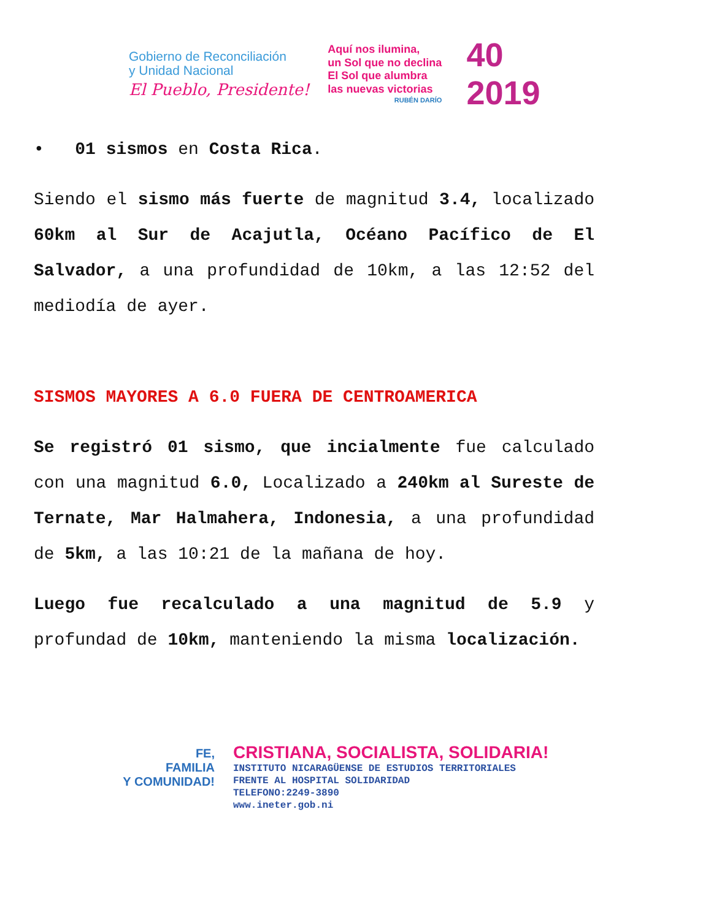Gobierno de Reconciliación
y Unidad Nacional
El Pueblo, Presidente!
Aquí nos ilumina,
un Sol que no declina
El Sol que alumbra
las nuevas victorias
RUBÉN DARÍO
40
2019
• 01 sismos en Costa Rica.
Siendo el sismo más fuerte de magnitud 3.4, localizado 60km al Sur de Acajutla, Océano Pacífico de El Salvador, a una profundidad de 10km, a las 12:52 del mediodía de ayer.
SISMOS MAYORES A 6.0 FUERA DE CENTROAMERICA
Se registró 01 sismo, que incialmente fue calculado con una magnitud 6.0, Localizado a 240km al Sureste de Ternate, Mar Halmahera, Indonesia, a una profundidad de 5km, a las 10:21 de la mañana de hoy.
Luego fue recalculado a una magnitud de 5.9 y profundad de 10km, manteniendo la misma localización.
FE,
FAMILIA
Y COMUNIDAD!
CRISTIANA, SOCIALISTA, SOLIDARIA!
INSTITUTO NICARAGÜENSE DE ESTUDIOS TERRITORIALES
FRENTE AL HOSPITAL SOLIDARIDAD
TELEFONO:2249-3890
www.ineter.gob.ni